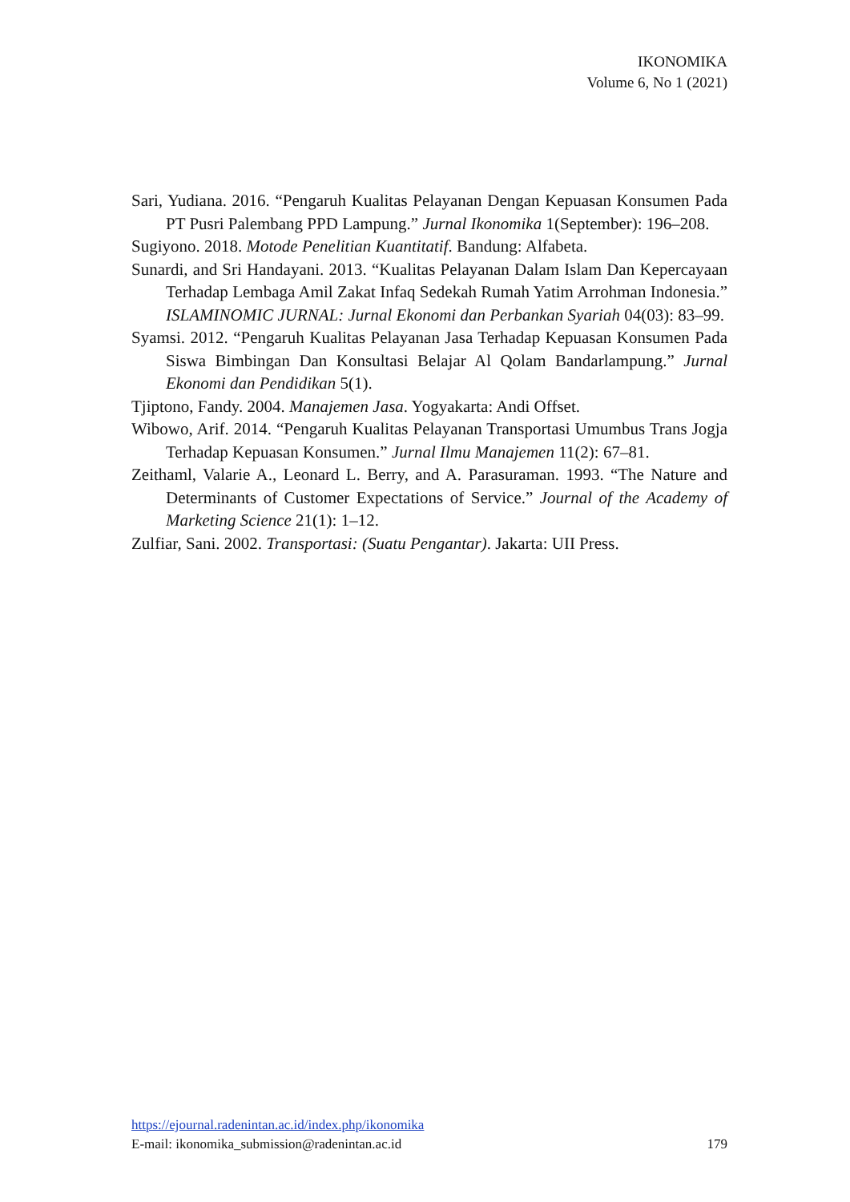IKONOMIKA
Volume 6, No 1 (2021)
Sari, Yudiana. 2016. “Pengaruh Kualitas Pelayanan Dengan Kepuasan Konsumen Pada PT Pusri Palembang PPD Lampung.” Jurnal Ikonomika 1(September): 196–208.
Sugiyono. 2018. Motode Penelitian Kuantitatif. Bandung: Alfabeta.
Sunardi, and Sri Handayani. 2013. “Kualitas Pelayanan Dalam Islam Dan Kepercayaan Terhadap Lembaga Amil Zakat Infaq Sedekah Rumah Yatim Arrohman Indonesia.” ISLAMINOMIC JURNAL: Jurnal Ekonomi dan Perbankan Syariah 04(03): 83–99.
Syamsi. 2012. “Pengaruh Kualitas Pelayanan Jasa Terhadap Kepuasan Konsumen Pada Siswa Bimbingan Dan Konsultasi Belajar Al Qolam Bandarlampung.” Jurnal Ekonomi dan Pendidikan 5(1).
Tjiptono, Fandy. 2004. Manajemen Jasa. Yogyakarta: Andi Offset.
Wibowo, Arif. 2014. “Pengaruh Kualitas Pelayanan Transportasi Umumbus Trans Jogja Terhadap Kepuasan Konsumen.” Jurnal Ilmu Manajemen 11(2): 67–81.
Zeithaml, Valarie A., Leonard L. Berry, and A. Parasuraman. 1993. “The Nature and Determinants of Customer Expectations of Service.” Journal of the Academy of Marketing Science 21(1): 1–12.
Zulfiar, Sani. 2002. Transportasi: (Suatu Pengantar). Jakarta: UII Press.
https://ejournal.radenintan.ac.id/index.php/ikonomika
E-mail: ikonomika_submission@radenintan.ac.id 179